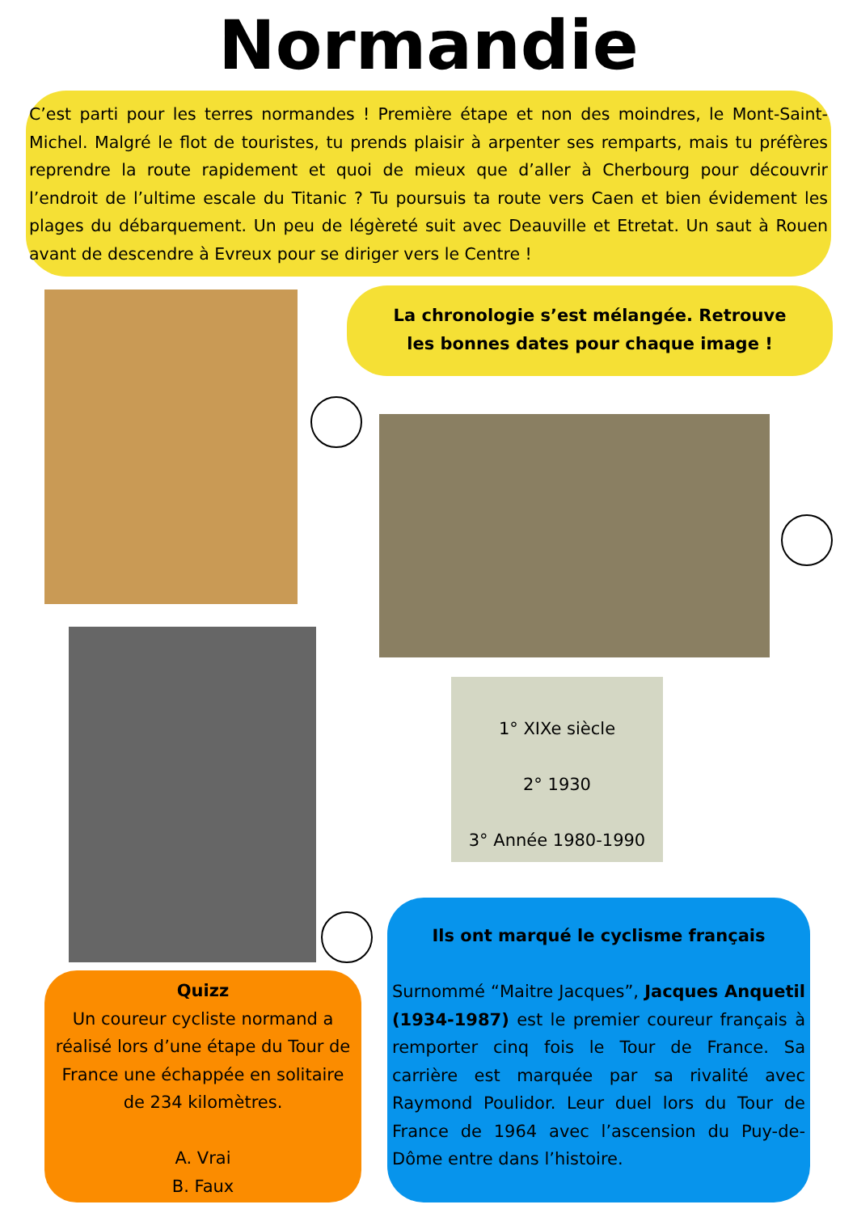Normandie
C’est parti pour les terres normandes ! Première étape et non des moindres, le Mont-Saint-Michel. Malgré le flot de touristes, tu prends plaisir à arpenter ses remparts, mais tu préfères reprendre la route rapidement et quoi de mieux que d’aller à Cherbourg pour découvrir l’endroit de l’ultime escale du Titanic ? Tu poursuis ta route vers Caen et bien évidement les plages du débarquement. Un peu de légèreté suit avec Deauville et Etretat. Un saut à Rouen avant de descendre à Evreux pour se diriger vers le Centre !
La chronologie s’est mélangée. Retrouve les bonnes dates pour chaque image !
1° XIXe siècle
2° 1930
3° Année 1980-1990
Quizz
Un coureur cycliste normand a réalisé lors d’une étape du Tour de France une échappée en solitaire de 234 kilomètres.
A. Vrai
B. Faux
Ils ont marqué le cyclisme français
Surnommé “Maitre Jacques”, Jacques Anquetil (1934-1987) est le premier coureur français à remporter cinq fois le Tour de France. Sa carrière est marquée par sa rivalité avec Raymond Poulidor. Leur duel lors du Tour de France de 1964 avec l’ascension du Puy-de-Dôme entre dans l’histoire.